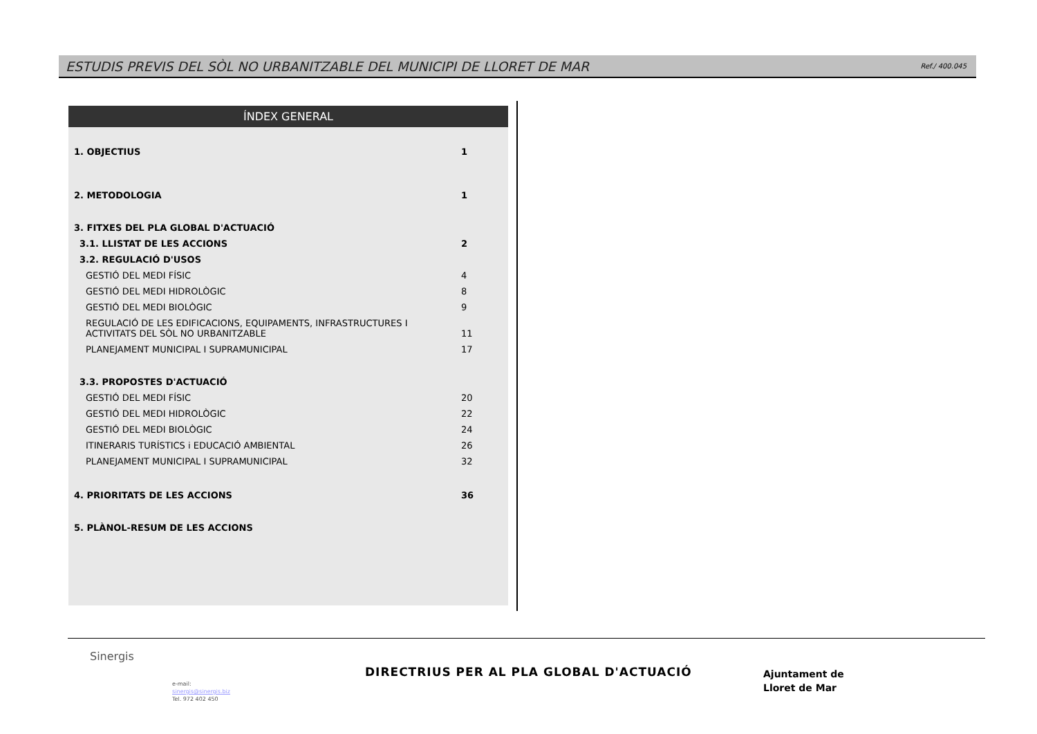ESTUDIS PREVIS DEL SÒL NO URBANITZABLE DEL MUNICIPI DE LLORET DE MAR Ref./ 400.045
ÍNDEX GENERAL
1. OBJECTIUS 1
2. METODOLOGIA 1
3. FITXES DEL PLA GLOBAL D'ACTUACIÓ
3.1. LLISTAT DE LES ACCIONS 2
3.2. REGULACIÓ D'USOS
GESTIÓ DEL MEDI FÍSIC 4
GESTIÓ DEL MEDI HIDROLÒGIC 8
GESTIÓ DEL MEDI BIOLÒGIC 9
REGULACIÓ DE LES EDIFICACIONS, EQUIPAMENTS, INFRASTRUCTURES I
ACTIVITATS DEL SÒL NO URBANITZABLE 11
PLANEJAMENT MUNICIPAL I SUPRAMUNICIPAL 17
3.3. PROPOSTES D'ACTUACIÓ
GESTIÓ DEL MEDI FÍSIC 20
GESTIÓ DEL MEDI HIDROLÒGIC 22
GESTIÓ DEL MEDI BIOLÒGIC 24
ITINERARIS TURÍSTICS i EDUCACIÓ AMBIENTAL 26
PLANEJAMENT MUNICIPAL I SUPRAMUNICIPAL 32
4. PRIORITATS DE LES ACCIONS 36
5. PLÀNOL-RESUM DE LES ACCIONS
Sinergis
e-mail:
sinergis@sinergis.biz
Tel. 972 402 450
DIRECTRIUS PER AL PLA GLOBAL D'ACTUACIÓ
Ajuntament de
Lloret de Mar